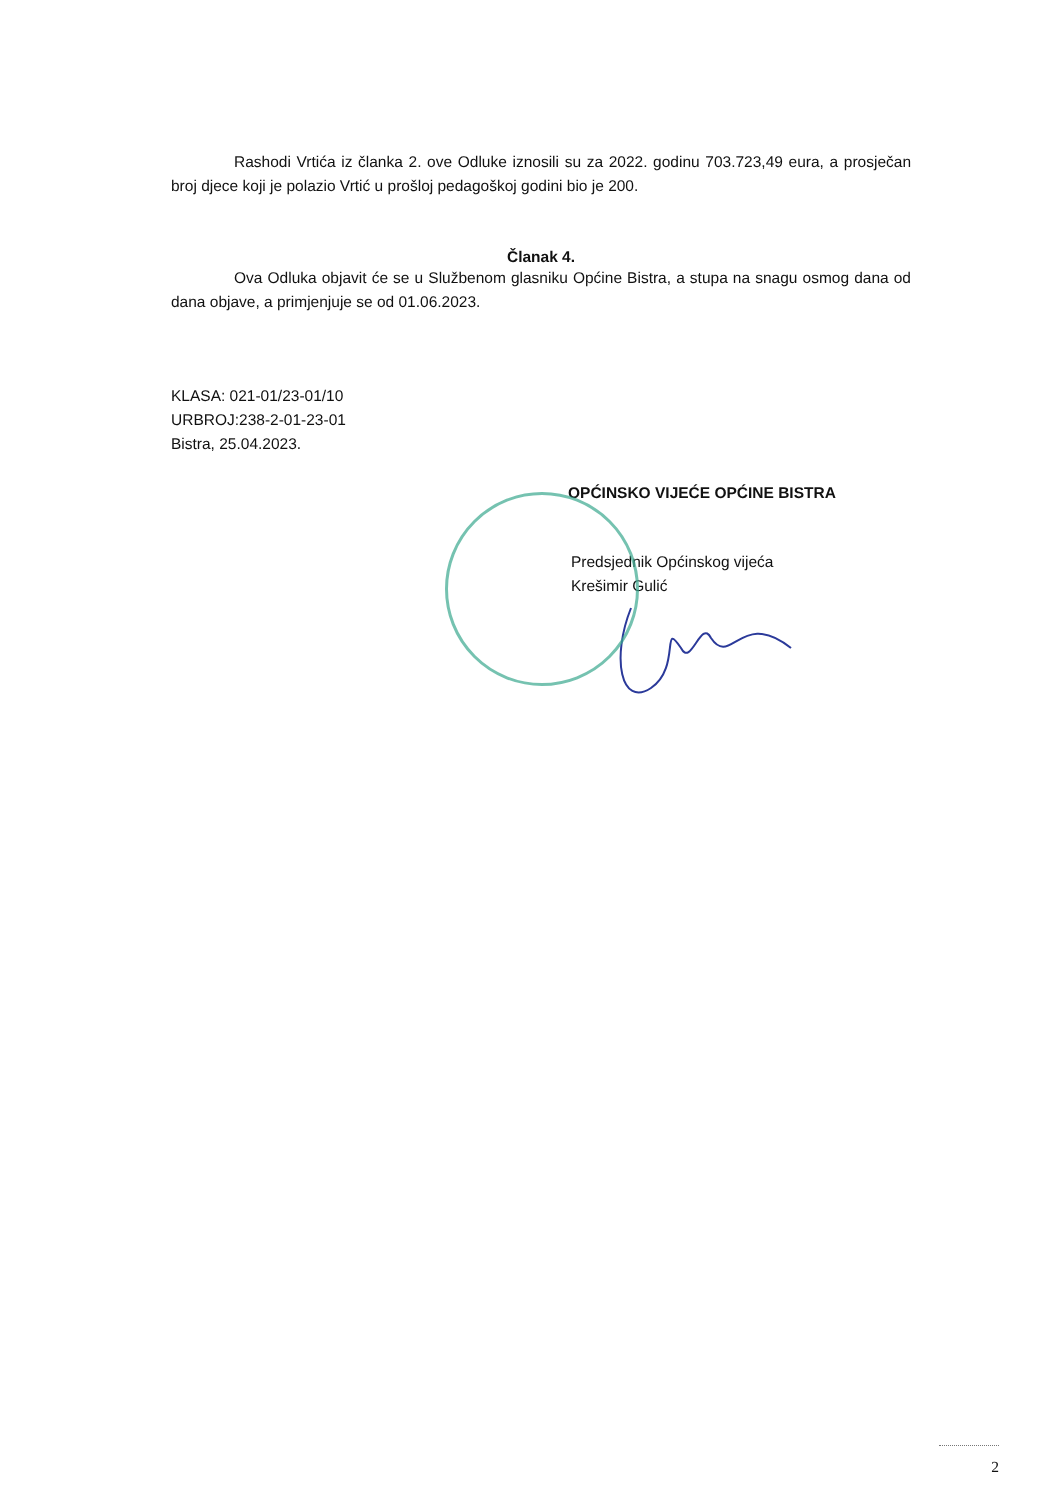Rashodi Vrtića iz članka 2. ove Odluke iznosili su za 2022. godinu 703.723,49 eura, a prosječan broj djece koji je polazio Vrtić u prošloj pedagoškoj godini bio je 200.
Članak 4.
Ova Odluka objavit će se u Službenom glasniku Općine Bistra, a stupa na snagu osmog dana od dana objave, a primjenjuje se od 01.06.2023.
KLASA: 021-01/23-01/10
URBROJ:238-2-01-23-01
Bistra, 25.04.2023.
OPĆINSKO VIJEĆE OPĆINE BISTRA
Predsjednik Općinskog vijeća
Krešimir Gulić
2